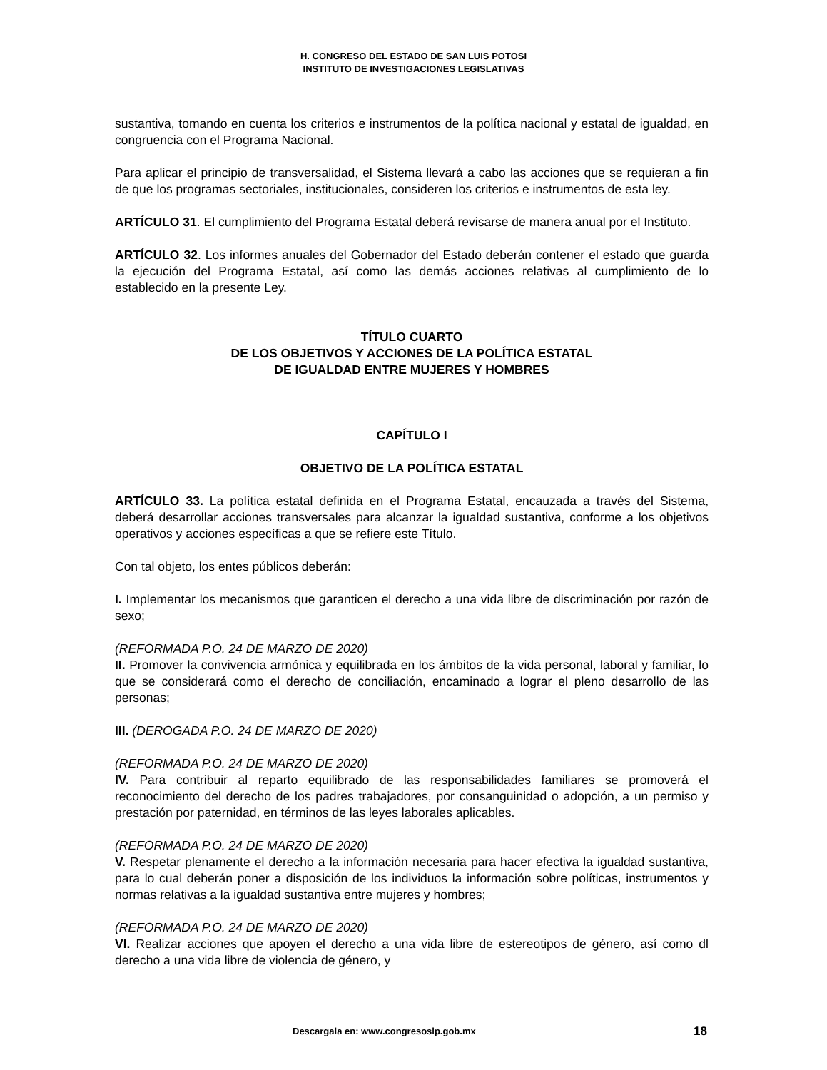H. CONGRESO DEL ESTADO DE SAN LUIS POTOSI
INSTITUTO DE INVESTIGACIONES LEGISLATIVAS
sustantiva, tomando en cuenta los criterios e instrumentos de la política nacional y estatal de igualdad, en congruencia con el Programa Nacional.
Para aplicar el principio de transversalidad, el Sistema llevará a cabo las acciones que se requieran a fin de que los programas sectoriales, institucionales, consideren los criterios e instrumentos de esta ley.
ARTÍCULO 31. El cumplimiento del Programa Estatal deberá revisarse de manera anual por el Instituto.
ARTÍCULO 32. Los informes anuales del Gobernador del Estado deberán contener el estado que guarda la ejecución del Programa Estatal, así como las demás acciones relativas al cumplimiento de lo establecido en la presente Ley.
TÍTULO CUARTO
DE LOS OBJETIVOS Y ACCIONES DE LA POLÍTICA ESTATAL
DE IGUALDAD ENTRE MUJERES Y HOMBRES
CAPÍTULO I
OBJETIVO DE LA POLÍTICA ESTATAL
ARTÍCULO 33. La política estatal definida en el Programa Estatal, encauzada a través del Sistema, deberá desarrollar acciones transversales para alcanzar la igualdad sustantiva, conforme a los objetivos operativos y acciones específicas a que se refiere este Título.
Con tal objeto, los entes públicos deberán:
I. Implementar los mecanismos que garanticen el derecho a una vida libre de discriminación por razón de sexo;
(REFORMADA P.O. 24 DE MARZO DE 2020)
II. Promover la convivencia armónica y equilibrada en los ámbitos de la vida personal, laboral y familiar, lo que se considerará como el derecho de conciliación, encaminado a lograr el pleno desarrollo de las personas;
III. (DEROGADA P.O. 24 DE MARZO DE 2020)
(REFORMADA P.O. 24 DE MARZO DE 2020)
IV. Para contribuir al reparto equilibrado de las responsabilidades familiares se promoverá el reconocimiento del derecho de los padres trabajadores, por consanguinidad o adopción, a un permiso y prestación por paternidad, en términos de las leyes laborales aplicables.
(REFORMADA P.O. 24 DE MARZO DE 2020)
V. Respetar plenamente el derecho a la información necesaria para hacer efectiva la igualdad sustantiva, para lo cual deberán poner a disposición de los individuos la información sobre políticas, instrumentos y normas relativas a la igualdad sustantiva entre mujeres y hombres;
(REFORMADA P.O. 24 DE MARZO DE 2020)
VI. Realizar acciones que apoyen el derecho a una vida libre de estereotipos de género, así como dl derecho a una vida libre de violencia de género, y
Descargala en: www.congresoslp.gob.mx 18